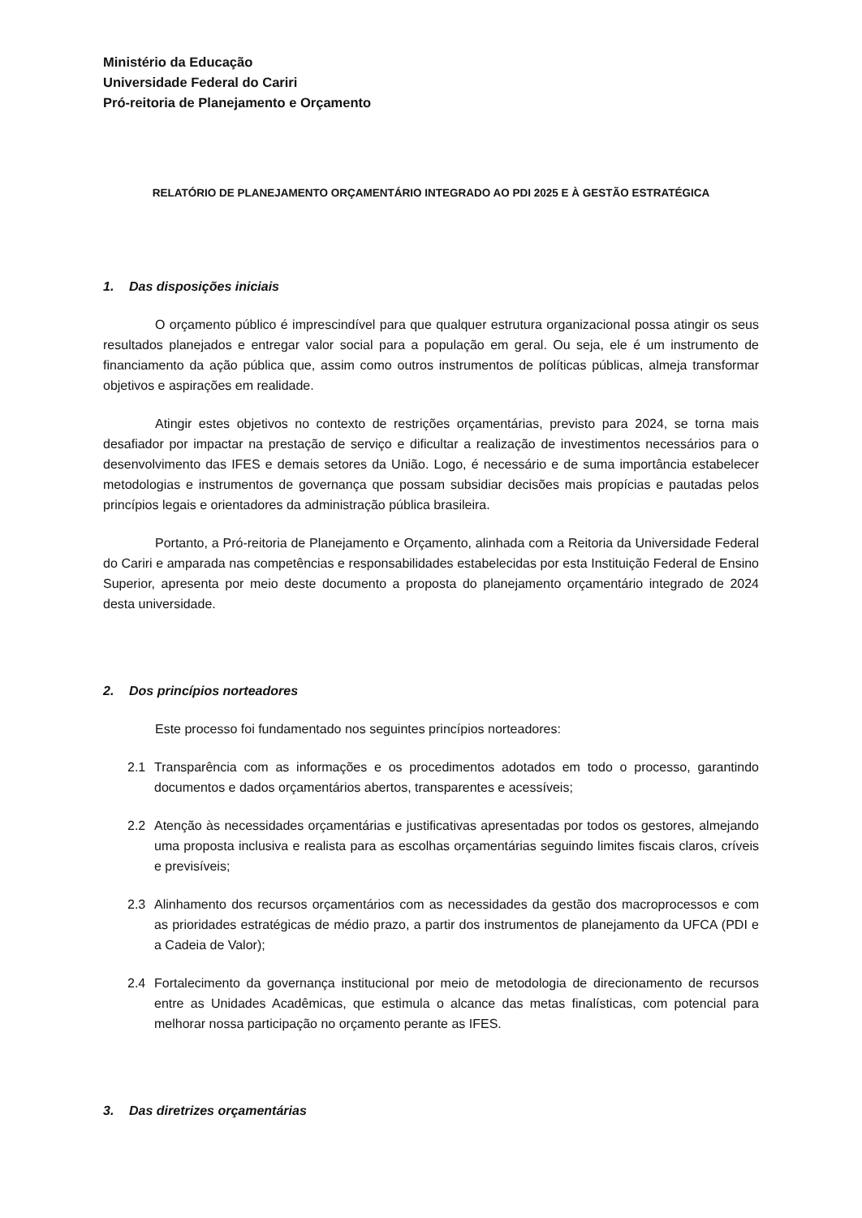Ministério da Educação
Universidade Federal do Cariri
Pró-reitoria de Planejamento e Orçamento
RELATÓRIO DE PLANEJAMENTO ORÇAMENTÁRIO INTEGRADO AO PDI 2025 E À GESTÃO ESTRATÉGICA
1. Das disposições iniciais
O orçamento público é imprescindível para que qualquer estrutura organizacional possa atingir os seus resultados planejados e entregar valor social para a população em geral. Ou seja, ele é um instrumento de financiamento da ação pública que, assim como outros instrumentos de políticas públicas, almeja transformar objetivos e aspirações em realidade.
Atingir estes objetivos no contexto de restrições orçamentárias, previsto para 2024, se torna mais desafiador por impactar na prestação de serviço e dificultar a realização de investimentos necessários para o desenvolvimento das IFES e demais setores da União. Logo, é necessário e de suma importância estabelecer metodologias e instrumentos de governança que possam subsidiar decisões mais propícias e pautadas pelos princípios legais e orientadores da administração pública brasileira.
Portanto, a Pró-reitoria de Planejamento e Orçamento, alinhada com a Reitoria da Universidade Federal do Cariri e amparada nas competências e responsabilidades estabelecidas por esta Instituição Federal de Ensino Superior, apresenta por meio deste documento a proposta do planejamento orçamentário integrado de 2024 desta universidade.
2. Dos princípios norteadores
Este processo foi fundamentado nos seguintes princípios norteadores:
2.1 Transparência com as informações e os procedimentos adotados em todo o processo, garantindo documentos e dados orçamentários abertos, transparentes e acessíveis;
2.2 Atenção às necessidades orçamentárias e justificativas apresentadas por todos os gestores, almejando uma proposta inclusiva e realista para as escolhas orçamentárias seguindo limites fiscais claros, críveis e previsíveis;
2.3 Alinhamento dos recursos orçamentários com as necessidades da gestão dos macroprocessos e com as prioridades estratégicas de médio prazo, a partir dos instrumentos de planejamento da UFCA (PDI e a Cadeia de Valor);
2.4 Fortalecimento da governança institucional por meio de metodologia de direcionamento de recursos entre as Unidades Acadêmicas, que estimula o alcance das metas finalísticas, com potencial para melhorar nossa participação no orçamento perante as IFES.
3. Das diretrizes orçamentárias